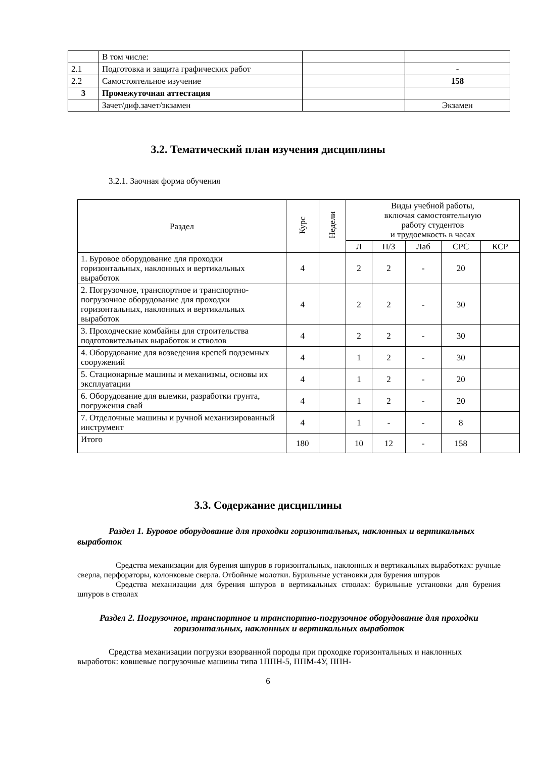| | В том числе: | | |
| 2.1 | Подготовка и защита графических работ | | - |
| 2.2 | Самостоятельное изучение | | 158 |
| 3 | Промежуточная аттестация | | |
| | Зачет/диф.зачет/экзамен | | Экзамен |
3.2. Тематический план изучения дисциплины
3.2.1. Заочная форма обучения
| Раздел | Курс | Недели | Виды учебной работы, включая самостоятельную работу студентов и трудоемкость в часах | | | | |
| --- | --- | --- | --- | --- | --- | --- | --- |
| | | | Л | П/З | Лаб | СРС | КСР |
| 1. Буровое оборудование для проходки горизонтальных, наклонных и вертикальных выработок | 4 | | 2 | 2 | - | 20 | |
| 2. Погрузочное, транспортное и транспортно-погрузочное оборудование для проходки горизонтальных, наклонных и вертикальных выработок | 4 | | 2 | 2 | - | 30 | |
| 3. Проходческие комбайны для строительства подготовительных выработок и стволов | 4 | | 2 | 2 | - | 30 | |
| 4. Оборудование для возведения крепей подземных сооружений | 4 | | 1 | 2 | - | 30 | |
| 5. Стационарные машины и механизмы, основы их эксплуатации | 4 | | 1 | 2 | - | 20 | |
| 6. Оборудование для выемки, разработки грунта, погружения свай | 4 | | 1 | 2 | - | 20 | |
| 7. Отделочные машины и ручной механизированный инструмент | 4 | | 1 | - | - | 8 | |
| Итого | 180 | | 10 | 12 | - | 158 | |
3.3. Содержание дисциплины
Раздел 1. Буровое оборудование для проходки горизонтальных, наклонных и вертикальных выработок
Средства механизации для бурения шпуров в горизонтальных, наклонных и вертикальных выработках: ручные сверла, перфораторы, колонковые сверла. Отбойные молотки. Бурильные установки для бурения шпуров
Средства механизации для бурения шпуров в вертикальных стволах: бурильные установки для бурения шпуров в стволах
Раздел 2. Погрузочное, транспортное и транспортно-погрузочное оборудование для проходки горизонтальных, наклонных и вертикальных выработок
Средства механизации погрузки взорванной породы при проходке горизонтальных и наклонных выработок: ковшевые погрузочные машины типа 1ППН-5, ППМ-4У, ППН-
6